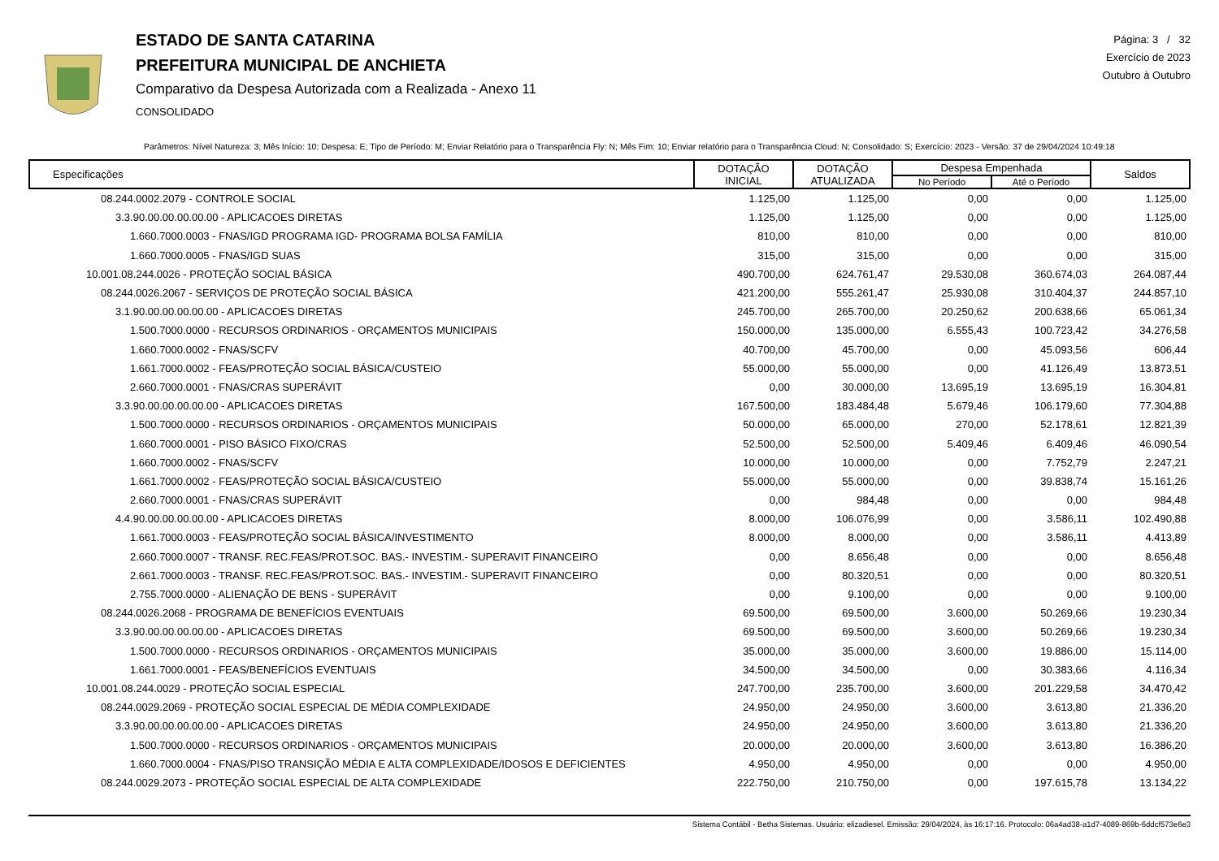ESTADO DE SANTA CATARINA
PREFEITURA MUNICIPAL DE ANCHIETA
Comparativo da Despesa Autorizada com a Realizada - Anexo 11
CONSOLIDADO
Página: 3 / 32
Exercício de 2023
Outubro à Outubro
Parâmetros: Nível Natureza: 3; Mês Início: 10; Despesa: E; Tipo de Período: M; Enviar Relatório para o Transparência Fly: N; Mês Fim: 10; Enviar relatório para o Transparência Cloud: N; Consolidado: S; Exercício: 2023 - Versão: 37 de 29/04/2024 10:49:18
| Especificações | DOTAÇÃO INICIAL | DOTAÇÃO ATUALIZADA | Despesa Empenhada | | Saldos |
| --- | --- | --- | --- | --- | --- |
| | | | No Período | Até o Período | |
| 08.244.0002.2079 - CONTROLE SOCIAL | 1.125,00 | 1.125,00 | 0,00 | 0,00 | 1.125,00 |
| 3.3.90.00.00.00.00.00 - APLICACOES DIRETAS | 1.125,00 | 1.125,00 | 0,00 | 0,00 | 1.125,00 |
| 1.660.7000.0003 - FNAS/IGD PROGRAMA IGD- PROGRAMA BOLSA FAMÍLIA | 810,00 | 810,00 | 0,00 | 0,00 | 810,00 |
| 1.660.7000.0005 - FNAS/IGD SUAS | 315,00 | 315,00 | 0,00 | 0,00 | 315,00 |
| 10.001.08.244.0026 - PROTEÇÃO SOCIAL BÁSICA | 490.700,00 | 624.761,47 | 29.530,08 | 360.674,03 | 264.087,44 |
| 08.244.0026.2067 - SERVIÇOS DE PROTEÇÃO SOCIAL BÁSICA | 421.200,00 | 555.261,47 | 25.930,08 | 310.404,37 | 244.857,10 |
| 3.1.90.00.00.00.00.00 - APLICACOES DIRETAS | 245.700,00 | 265.700,00 | 20.250,62 | 200.638,66 | 65.061,34 |
| 1.500.7000.0000 - RECURSOS ORDINARIOS - ORÇAMENTOS MUNICIPAIS | 150.000,00 | 135.000,00 | 6.555,43 | 100.723,42 | 34.276,58 |
| 1.660.7000.0002 - FNAS/SCFV | 40.700,00 | 45.700,00 | 0,00 | 45.093,56 | 606,44 |
| 1.661.7000.0002 - FEAS/PROTEÇÃO SOCIAL BÁSICA/CUSTEIO | 55.000,00 | 55.000,00 | 0,00 | 41.126,49 | 13.873,51 |
| 2.660.7000.0001 - FNAS/CRAS SUPERÁVIT | 0,00 | 30.000,00 | 13.695,19 | 13.695,19 | 16.304,81 |
| 3.3.90.00.00.00.00.00 - APLICACOES DIRETAS | 167.500,00 | 183.484,48 | 5.679,46 | 106.179,60 | 77.304,88 |
| 1.500.7000.0000 - RECURSOS ORDINARIOS - ORÇAMENTOS MUNICIPAIS | 50.000,00 | 65.000,00 | 270,00 | 52.178,61 | 12.821,39 |
| 1.660.7000.0001 - PISO BÁSICO FIXO/CRAS | 52.500,00 | 52.500,00 | 5.409,46 | 6.409,46 | 46.090,54 |
| 1.660.7000.0002 - FNAS/SCFV | 10.000,00 | 10.000,00 | 0,00 | 7.752,79 | 2.247,21 |
| 1.661.7000.0002 - FEAS/PROTEÇÃO SOCIAL BÁSICA/CUSTEIO | 55.000,00 | 55.000,00 | 0,00 | 39.838,74 | 15.161,26 |
| 2.660.7000.0001 - FNAS/CRAS SUPERÁVIT | 0,00 | 984,48 | 0,00 | 0,00 | 984,48 |
| 4.4.90.00.00.00.00.00 - APLICACOES DIRETAS | 8.000,00 | 106.076,99 | 0,00 | 3.586,11 | 102.490,88 |
| 1.661.7000.0003 - FEAS/PROTEÇÃO SOCIAL BÁSICA/INVESTIMENTO | 8.000,00 | 8.000,00 | 0,00 | 3.586,11 | 4.413,89 |
| 2.660.7000.0007 - TRANSF. REC.FEAS/PROT.SOC. BAS.- INVESTIM.- SUPERAVIT FINANCEIRO | 0,00 | 8.656,48 | 0,00 | 0,00 | 8.656,48 |
| 2.661.7000.0003 - TRANSF. REC.FEAS/PROT.SOC. BAS.- INVESTIM.- SUPERAVIT FINANCEIRO | 0,00 | 80.320,51 | 0,00 | 0,00 | 80.320,51 |
| 2.755.7000.0000 - ALIENAÇÃO DE BENS - SUPERÁVIT | 0,00 | 9.100,00 | 0,00 | 0,00 | 9.100,00 |
| 08.244.0026.2068 - PROGRAMA DE BENEFÍCIOS EVENTUAIS | 69.500,00 | 69.500,00 | 3.600,00 | 50.269,66 | 19.230,34 |
| 3.3.90.00.00.00.00.00 - APLICACOES DIRETAS | 69.500,00 | 69.500,00 | 3.600,00 | 50.269,66 | 19.230,34 |
| 1.500.7000.0000 - RECURSOS ORDINARIOS - ORÇAMENTOS MUNICIPAIS | 35.000,00 | 35.000,00 | 3.600,00 | 19.886,00 | 15.114,00 |
| 1.661.7000.0001 - FEAS/BENEFÍCIOS EVENTUAIS | 34.500,00 | 34.500,00 | 0,00 | 30.383,66 | 4.116,34 |
| 10.001.08.244.0029 - PROTEÇÃO SOCIAL ESPECIAL | 247.700,00 | 235.700,00 | 3.600,00 | 201.229,58 | 34.470,42 |
| 08.244.0029.2069 - PROTEÇÃO SOCIAL ESPECIAL DE MÉDIA COMPLEXIDADE | 24.950,00 | 24.950,00 | 3.600,00 | 3.613,80 | 21.336,20 |
| 3.3.90.00.00.00.00.00 - APLICACOES DIRETAS | 24.950,00 | 24.950,00 | 3.600,00 | 3.613,80 | 21.336,20 |
| 1.500.7000.0000 - RECURSOS ORDINARIOS - ORÇAMENTOS MUNICIPAIS | 20.000,00 | 20.000,00 | 3.600,00 | 3.613,80 | 16.386,20 |
| 1.660.7000.0004 - FNAS/PISO TRANSIÇÃO MÉDIA E ALTA COMPLEXIDADE/IDOSOS E DEFICIENTES | 4.950,00 | 4.950,00 | 0,00 | 0,00 | 4.950,00 |
| 08.244.0029.2073 - PROTEÇÃO SOCIAL ESPECIAL DE ALTA COMPLEXIDADE | 222.750,00 | 210.750,00 | 0,00 | 197.615,78 | 13.134,22 |
Sistema Contábil - Betha Sistemas. Usuário: elizadiesel. Emissão: 29/04/2024, às 16:17:16. Protocolo: 06a4ad38-a1d7-4089-869b-6ddcf573e6e3